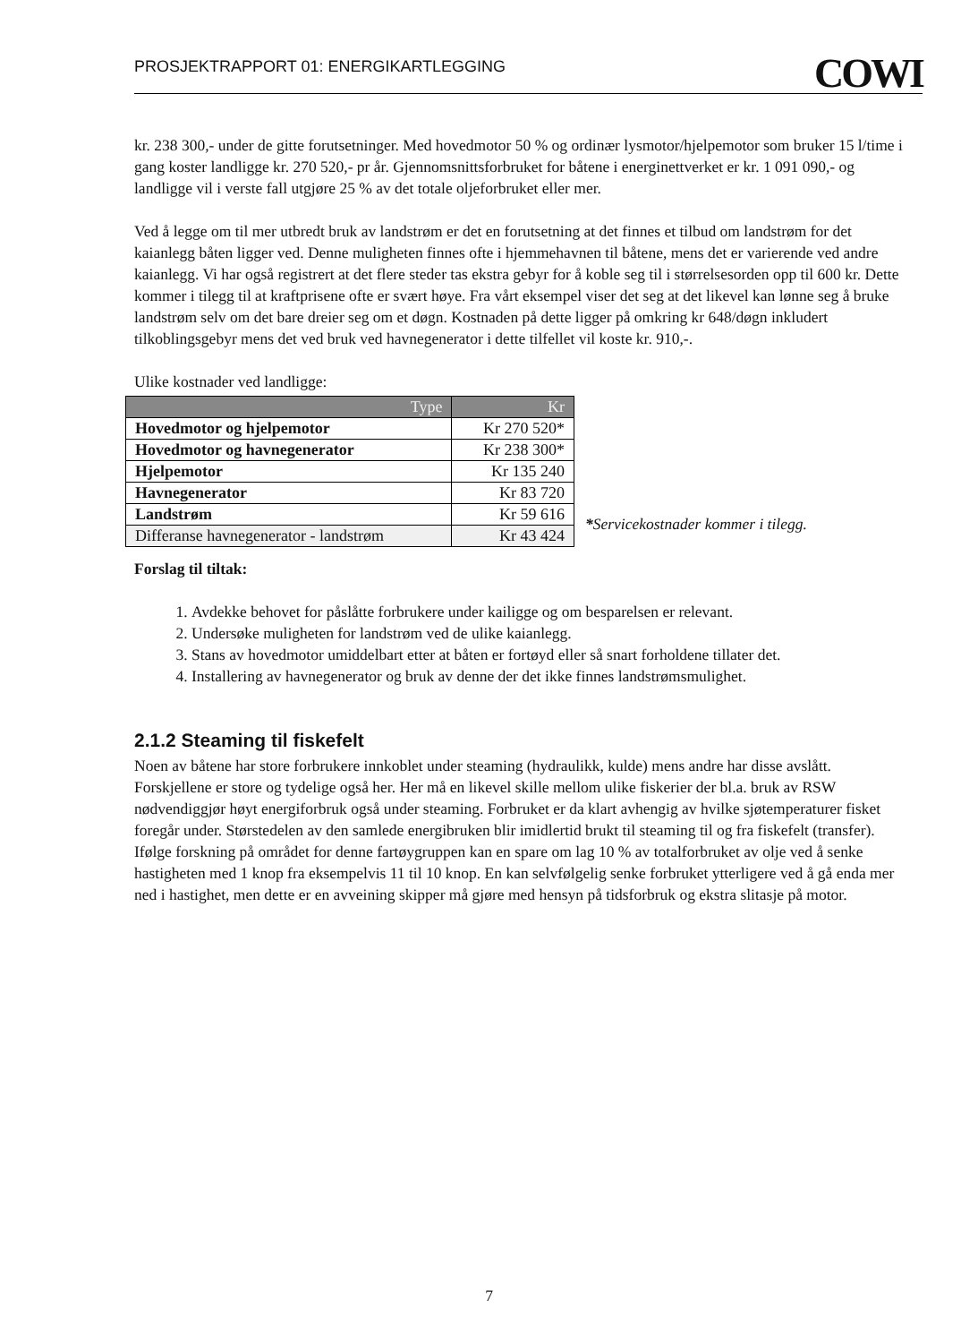PROSJEKTRAPPORT 01: ENERGIKARTLEGGING COWI
kr. 238 300,- under de gitte forutsetninger. Med hovedmotor 50 % og ordinær lysmotor/hjelpemotor som bruker 15 l/time i gang koster landligge kr. 270 520,- pr år. Gjennomsnittsforbruket for båtene i energinettverket er kr. 1 091 090,- og landligge vil i verste fall utgjøre 25 % av det totale oljeforbruket eller mer.
Ved å legge om til mer utbredt bruk av landstrøm er det en forutsetning at det finnes et tilbud om landstrøm for det kaianlegg båten ligger ved. Denne muligheten finnes ofte i hjemmehavnen til båtene, mens det er varierende ved andre kaianlegg. Vi har også registrert at det flere steder tas ekstra gebyr for å koble seg til i størrelsesorden opp til 600 kr. Dette kommer i tilegg til at kraftprisene ofte er svært høye. Fra vårt eksempel viser det seg at det likevel kan lønne seg å bruke landstrøm selv om det bare dreier seg om et døgn. Kostnaden på dette ligger på omkring kr 648/døgn inkludert tilkoblingsgebyr mens det ved bruk ved havnegenerator i dette tilfellet vil koste kr. 910,-.
Ulike kostnader ved landligge:
| Type | Kr |
| --- | --- |
| Hovedmotor og hjelpemotor | Kr 270 520* |
| Hovedmotor og havnegenerator | Kr 238 300* |
| Hjelpemotor | Kr 135 240 |
| Havnegenerator | Kr 83 720 |
| Landstrøm | Kr 59 616 |
| Differanse havnegenerator - landstrøm | Kr 43 424 |
*Servicekostnader kommer i tilegg.
Forslag til tiltak:
1. Avdekke behovet for påslåtte forbrukere under kailigge og om besparelsen er relevant.
2. Undersøke muligheten for landstrøm ved de ulike kaianlegg.
3. Stans av hovedmotor umiddelbart etter at båten er fortøyd eller så snart forholdene tillater det.
4. Installering av havnegenerator og bruk av denne der det ikke finnes landstrømsmulighet.
2.1.2 Steaming til fiskefelt
Noen av båtene har store forbrukere innkoblet under steaming (hydraulikk, kulde) mens andre har disse avslått. Forskjellene er store og tydelige også her. Her må en likevel skille mellom ulike fiskerier der bl.a. bruk av RSW nødvendiggjør høyt energiforbruk også under steaming. Forbruket er da klart avhengig av hvilke sjøtemperaturer fisket foregår under. Størstedelen av den samlede energibruken blir imidlertid brukt til steaming til og fra fiskefelt (transfer). Ifølge forskning på området for denne fartøygruppen kan en spare om lag 10 % av totalforbruket av olje ved å senke hastigheten med 1 knop fra eksempelvis 11 til 10 knop. En kan selvfølgelig senke forbruket ytterligere ved å gå enda mer ned i hastighet, men dette er en avveining skipper må gjøre med hensyn på tidsforbruk og ekstra slitasje på motor.
7